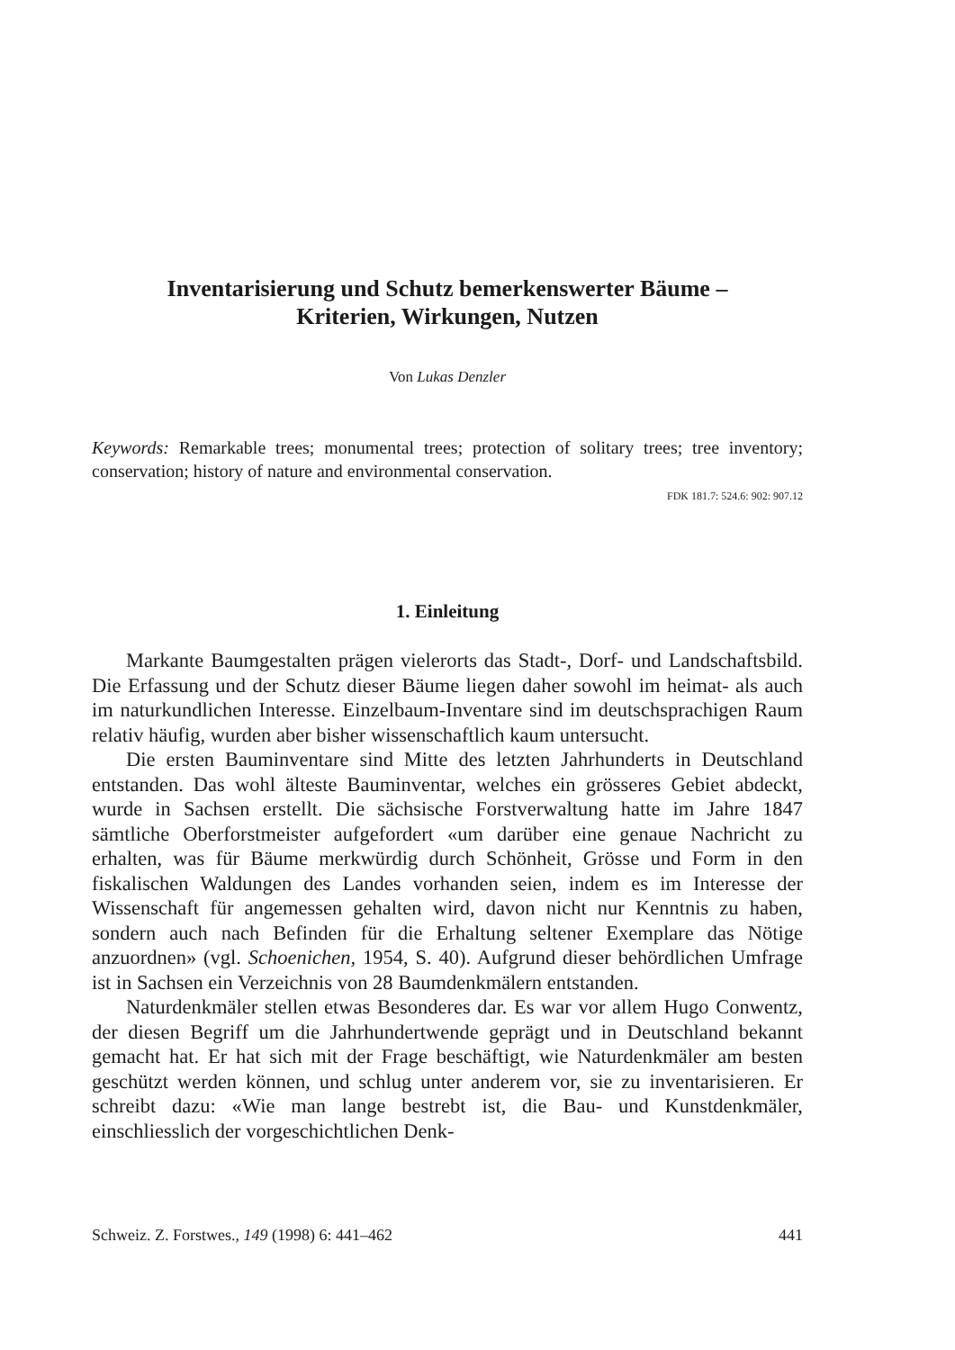Inventarisierung und Schutz bemerkenswerter Bäume –
Kriterien, Wirkungen, Nutzen
Von Lukas Denzler
Keywords: Remarkable trees; monumental trees; protection of solitary trees; tree inventory; conservation; history of nature and environmental conservation.
FDK 181.7: 524.6: 902: 907.12
1. Einleitung
Markante Baumgestalten prägen vielerorts das Stadt-, Dorf- und Landschaftsbild. Die Erfassung und der Schutz dieser Bäume liegen daher sowohl im heimat- als auch im naturkundlichen Interesse. Einzelbaum-Inventare sind im deutschsprachigen Raum relativ häufig, wurden aber bisher wissenschaftlich kaum untersucht.
Die ersten Bauminventare sind Mitte des letzten Jahrhunderts in Deutschland entstanden. Das wohl älteste Bauminventar, welches ein grösseres Gebiet abdeckt, wurde in Sachsen erstellt. Die sächsische Forstverwaltung hatte im Jahre 1847 sämtliche Oberforstmeister aufgefordert «um darüber eine genaue Nachricht zu erhalten, was für Bäume merkwürdig durch Schönheit, Grösse und Form in den fiskalischen Waldungen des Landes vorhanden seien, indem es im Interesse der Wissenschaft für angemessen gehalten wird, davon nicht nur Kenntnis zu haben, sondern auch nach Befinden für die Erhaltung seltener Exemplare das Nötige anzuordnen» (vgl. Schoenichen, 1954, S. 40). Aufgrund dieser behördlichen Umfrage ist in Sachsen ein Verzeichnis von 28 Baumdenkmälern entstanden.
Naturdenkmäler stellen etwas Besonderes dar. Es war vor allem Hugo Conwentz, der diesen Begriff um die Jahrhundertwende geprägt und in Deutschland bekannt gemacht hat. Er hat sich mit der Frage beschäftigt, wie Naturdenkmäler am besten geschützt werden können, und schlug unter anderem vor, sie zu inventarisieren. Er schreibt dazu: «Wie man lange bestrebt ist, die Bau- und Kunstdenkmäler, einschliesslich der vorgeschichtlichen Denk-
Schweiz. Z. Forstwes., 149 (1998) 6: 441–462 441